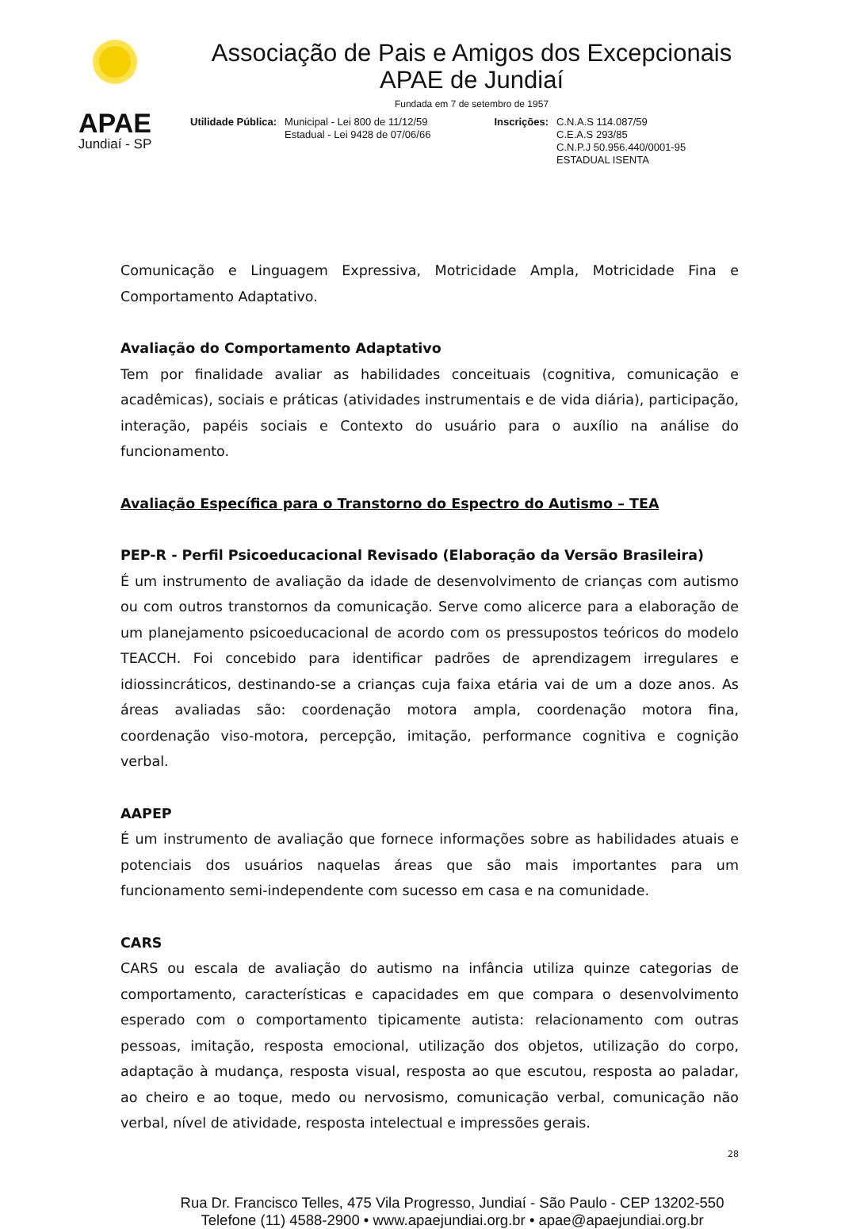APAE
Jundiaí - SP
Associação de Pais e Amigos dos Excepcionais
APAE de Jundiaí
Fundada em 7 de setembro de 1957
Utilidade Pública: Municipal - Lei 800 de 11/12/59
Estadual - Lei 9428 de 07/06/66
Inscrições: C.N.A.S 114.087/59
C.E.A.S 293/85
C.N.P.J 50.956.440/0001-95
ESTADUAL ISENTA
Comunicação e Linguagem Expressiva, Motricidade Ampla, Motricidade Fina e Comportamento Adaptativo.
Avaliação do Comportamento Adaptativo
Tem por finalidade avaliar as habilidades conceituais (cognitiva, comunicação e acadêmicas), sociais e práticas (atividades instrumentais e de vida diária), participação, interação, papéis sociais e Contexto do usuário para o auxílio na análise do funcionamento.
Avaliação Específica para o Transtorno do Espectro do Autismo – TEA
PEP-R - Perfil Psicoeducacional Revisado (Elaboração da Versão Brasileira)
É um instrumento de avaliação da idade de desenvolvimento de crianças com autismo ou com outros transtornos da comunicação. Serve como alicerce para a elaboração de um planejamento psicoeducacional de acordo com os pressupostos teóricos do modelo TEACCH. Foi concebido para identificar padrões de aprendizagem irregulares e idiossincráticos, destinando-se a crianças cuja faixa etária vai de um a doze anos. As áreas avaliadas são: coordenação motora ampla, coordenação motora fina, coordenação viso-motora, percepção, imitação, performance cognitiva e cognição verbal.
AAPEP
É um instrumento de avaliação que fornece informações sobre as habilidades atuais e potenciais dos usuários naquelas áreas que são mais importantes para um funcionamento semi-independente com sucesso em casa e na comunidade.
CARS
CARS ou escala de avaliação do autismo na infância utiliza quinze categorias de comportamento, características e capacidades em que compara o desenvolvimento esperado com o comportamento tipicamente autista: relacionamento com outras pessoas, imitação, resposta emocional, utilização dos objetos, utilização do corpo, adaptação à mudança, resposta visual, resposta ao que escutou, resposta ao paladar, ao cheiro e ao toque, medo ou nervosismo, comunicação verbal, comunicação não verbal, nível de atividade, resposta intelectual e impressões gerais.
28
Rua Dr. Francisco Telles, 475 Vila Progresso, Jundiaí - São Paulo - CEP 13202-550
Telefone (11) 4588-2900 • www.apaejundiai.org.br • apae@apaejundiai.org.br